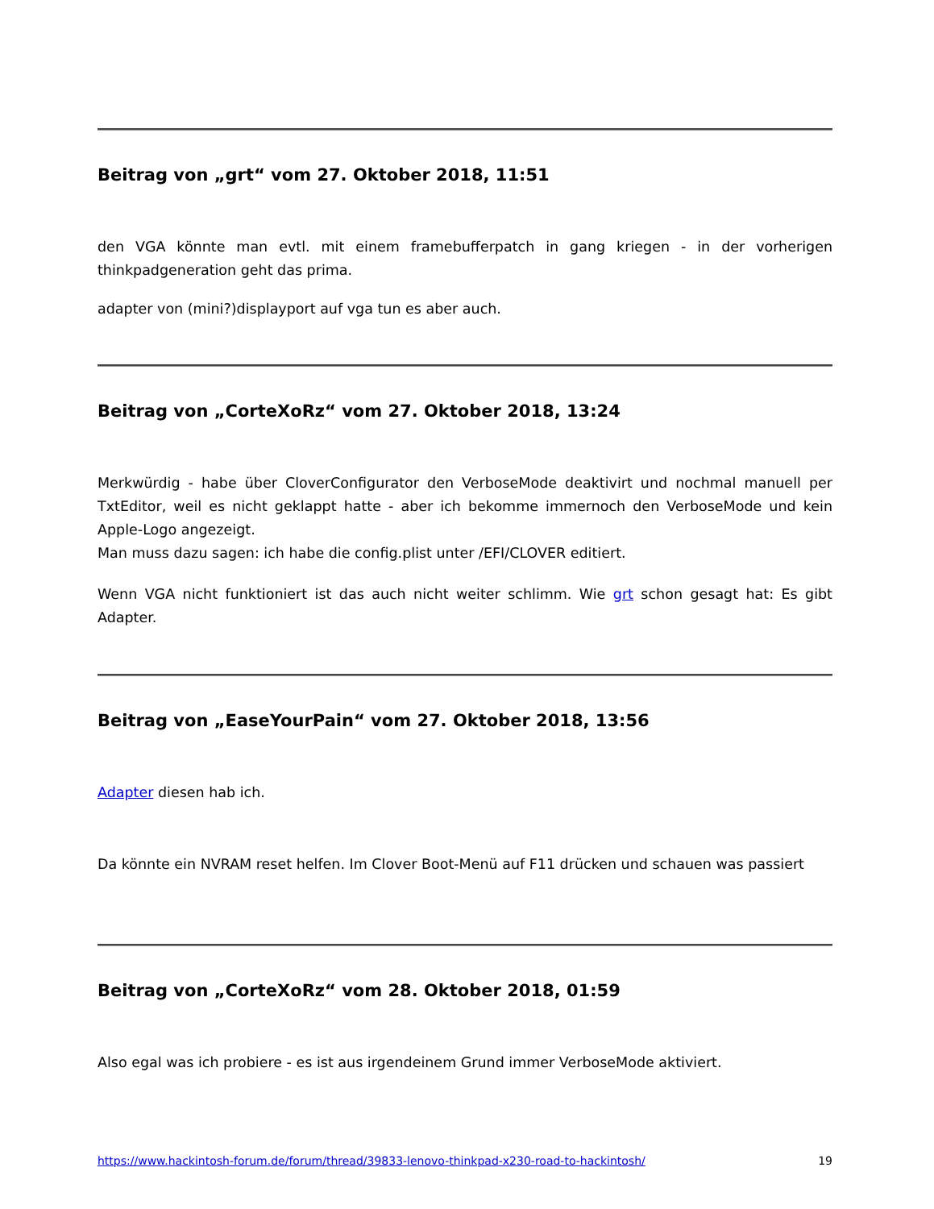Beitrag von „grt“ vom 27. Oktober 2018, 11:51
den VGA könnte man evtl. mit einem framebufferpatch in gang kriegen - in der vorherigen thinkpadgeneration geht das prima.
adapter von (mini?)displayport auf vga tun es aber auch.
Beitrag von „CorteXoRz“ vom 27. Oktober 2018, 13:24
Merkwürdig - habe über CloverConfigurator den VerboseMode deaktivirt und nochmal manuell per TxtEditor, weil es nicht geklappt hatte - aber ich bekomme immernoch den VerboseMode und kein Apple-Logo angezeigt.
Man muss dazu sagen: ich habe die config.plist unter /EFI/CLOVER editiert.
Wenn VGA nicht funktioniert ist das auch nicht weiter schlimm. Wie grt schon gesagt hat: Es gibt Adapter.
Beitrag von „EaseYourPain“ vom 27. Oktober 2018, 13:56
Adapter diesen hab ich.
Da könnte ein NVRAM reset helfen. Im Clover Boot-Menü auf F11 drücken und schauen was passiert
Beitrag von „CorteXoRz“ vom 28. Oktober 2018, 01:59
Also egal was ich probiere - es ist aus irgendeinem Grund immer VerboseMode aktiviert.
https://www.hackintosh-forum.de/forum/thread/39833-lenovo-thinkpad-x230-road-to-hackintosh/ 19